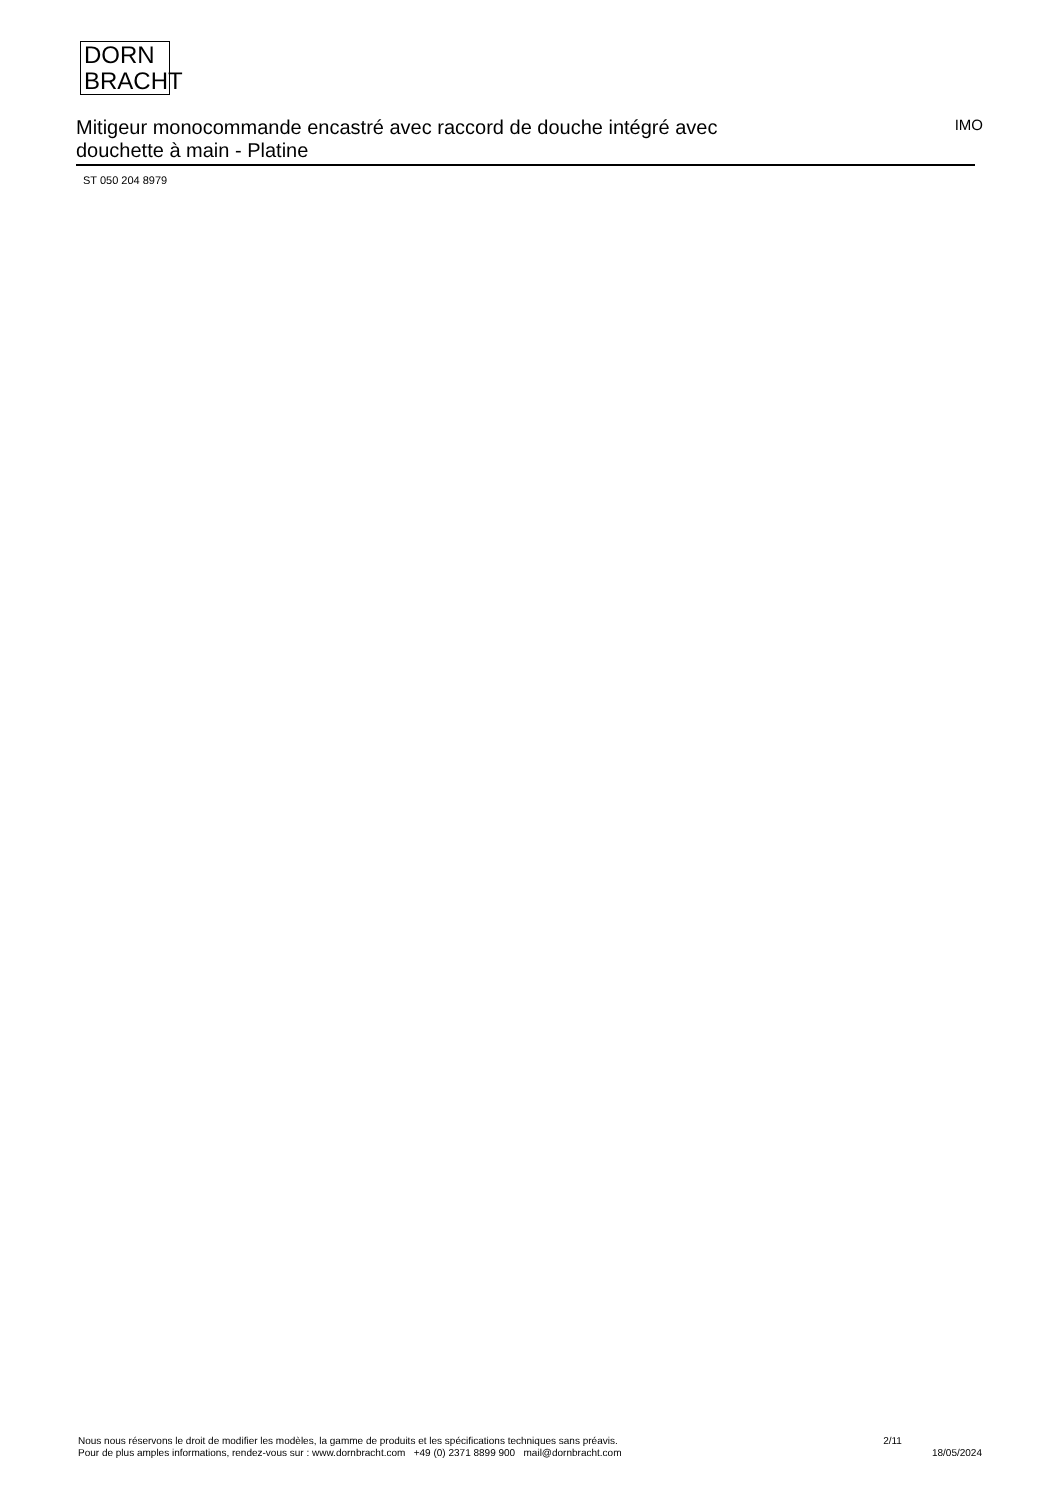DORN
BRACHT
Mitigeur monocommande encastré avec raccord de douche intégré avec douchette à main - Platine
IMO
ST 050 204 8979
Nous nous réservons le droit de modifier les modèles, la gamme de produits et les spécifications techniques sans préavis.
Pour de plus amples informations, rendez-vous sur : www.dornbracht.com +49 (0) 2371 8899 900 mail@dornbracht.com
2/11
18/05/2024